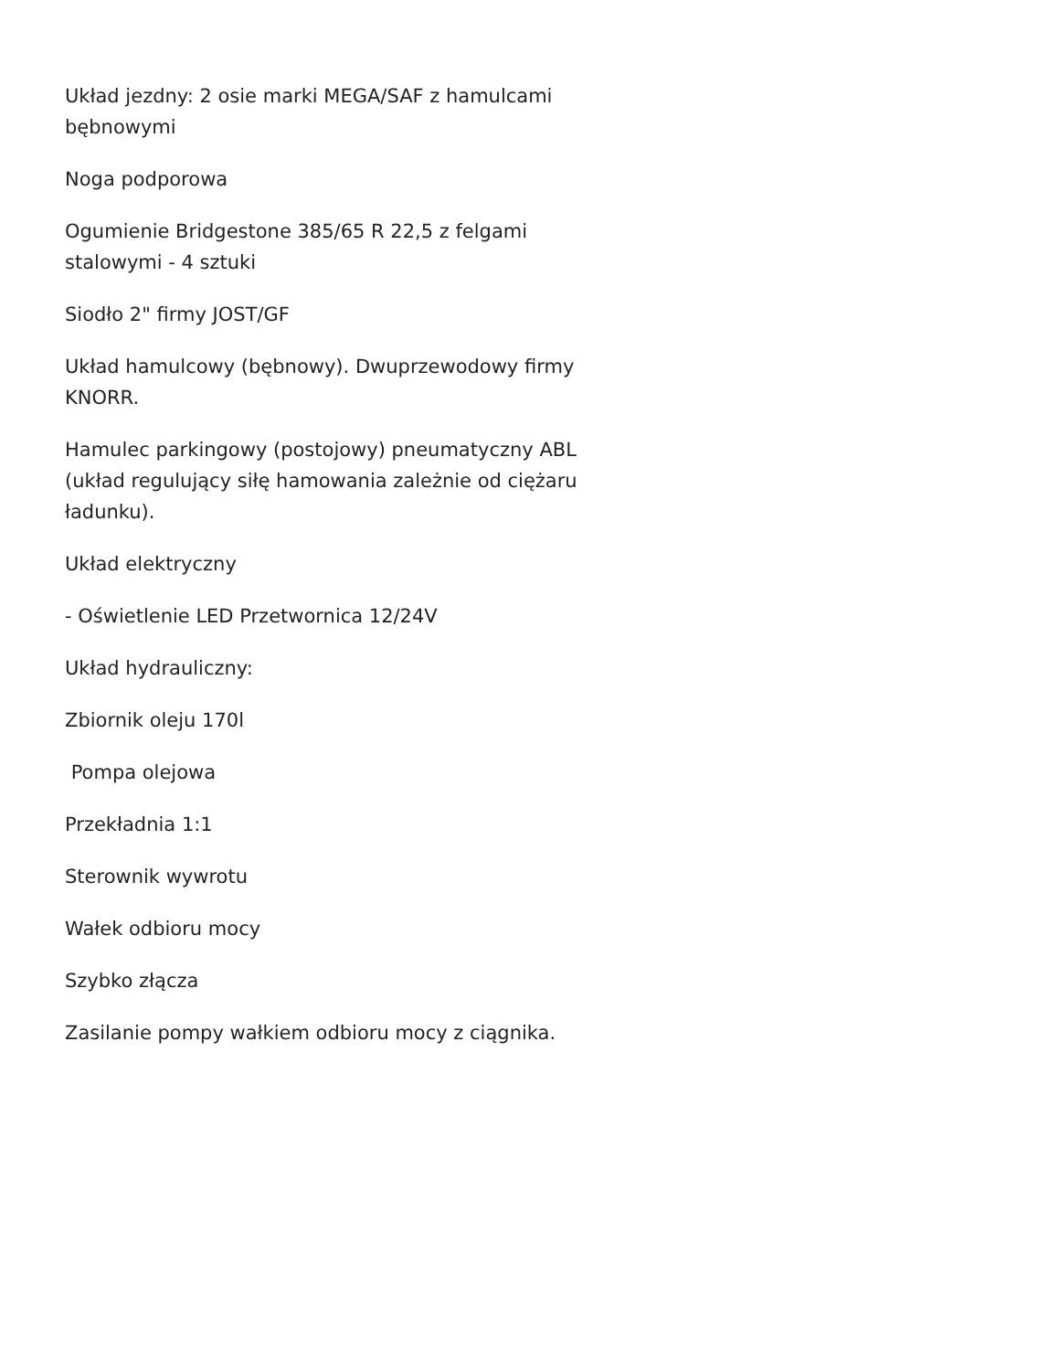Układ jezdny: 2 osie marki MEGA/SAF z hamulcami bębnowymi
Noga podporowa
Ogumienie Bridgestone 385/65 R 22,5 z felgami stalowymi - 4 sztuki
Siodło 2" firmy JOST/GF
Układ hamulcowy (bębnowy). Dwuprzewodowy firmy KNORR.
Hamulec parkingowy (postojowy) pneumatyczny ABL (układ regulujący siłę hamowania zależnie od ciężaru ładunku).
Układ elektryczny
- Oświetlenie LED Przetwornica 12/24V
Układ hydrauliczny:
Zbiornik oleju 170l
Pompa olejowa
Przekładnia 1:1
Sterownik wywrotu
Wałek odbioru mocy
Szybko złącza
Zasilanie pompy wałkiem odbioru mocy z ciągnika.